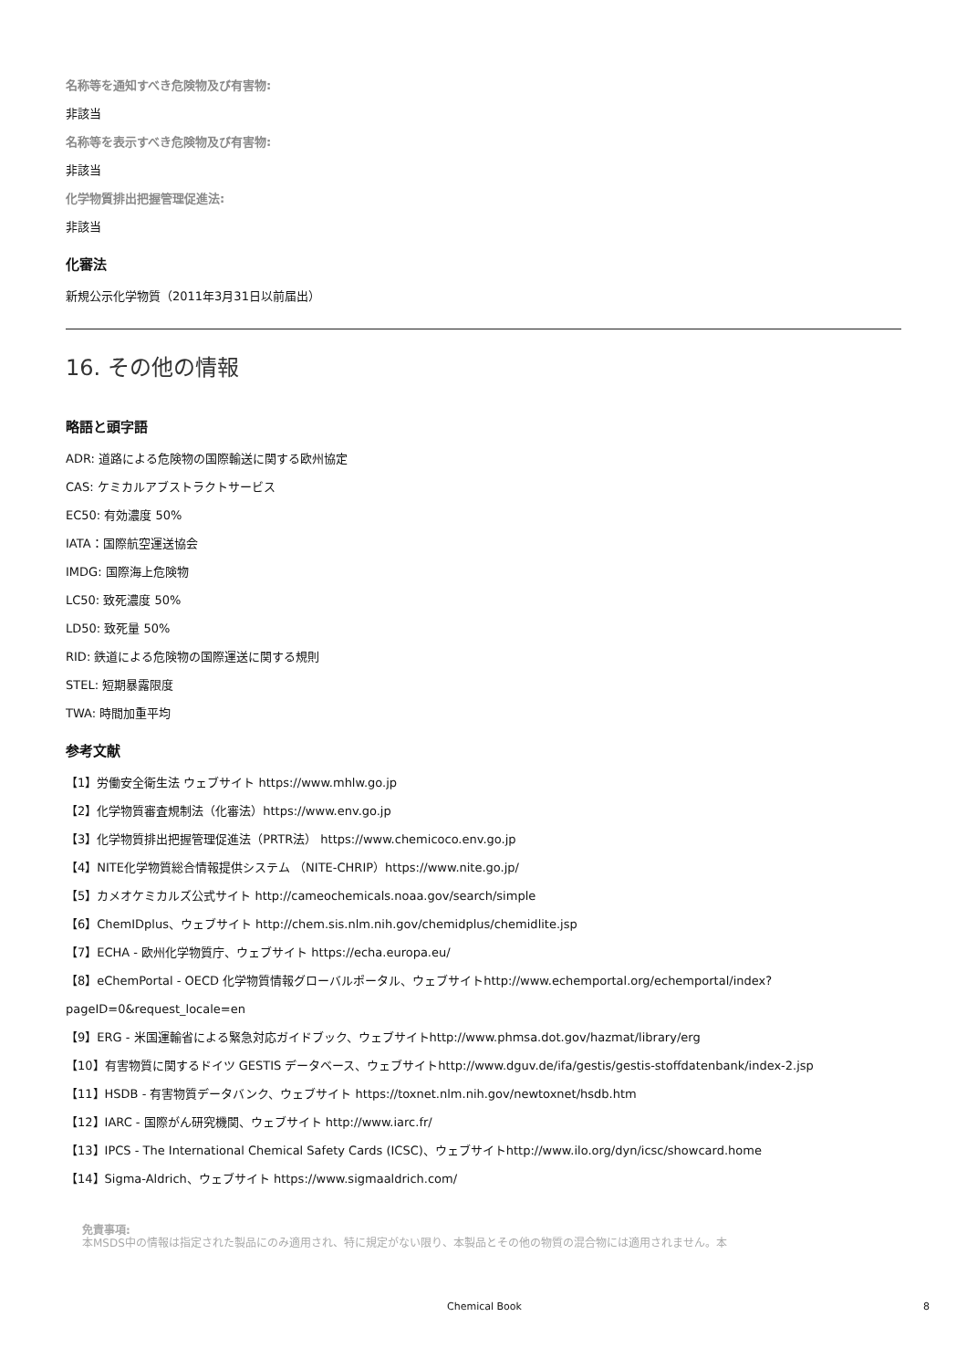名称等を通知すべき危険物及び有害物:
非該当
名称等を表示すべき危険物及び有害物:
非該当
化学物質排出把握管理促進法:
非該当
化審法
新規公示化学物質（2011年3月31日以前届出）
16. その他の情報
略語と頭字語
ADR: 道路による危険物の国際輸送に関する欧州協定
CAS: ケミカルアブストラクトサービス
EC50: 有効濃度 50%
IATA：国際航空運送協会
IMDG: 国際海上危険物
LC50: 致死濃度 50%
LD50: 致死量 50%
RID: 鉄道による危険物の国際運送に関する規則
STEL: 短期暴露限度
TWA: 時間加重平均
参考文献
【1】労働安全衛生法 ウェブサイト https://www.mhlw.go.jp
【2】化学物質審査規制法（化審法）https://www.env.go.jp
【3】化学物質排出把握管理促進法（PRTR法） https://www.chemicoco.env.go.jp
【4】NITE化学物質総合情報提供システム （NITE-CHRIP）https://www.nite.go.jp/
【5】カメオケミカルズ公式サイト http://cameochemicals.noaa.gov/search/simple
【6】ChemIDplus、ウェブサイト http://chem.sis.nlm.nih.gov/chemidplus/chemidlite.jsp
【7】ECHA - 欧州化学物質庁、ウェブサイト https://echa.europa.eu/
【8】eChemPortal - OECD 化学物質情報グローバルポータル、ウェブサイトhttp://www.echemportal.org/echemportal/index? pageID=0&request_locale=en
【9】ERG - 米国運輸省による緊急対応ガイドブック、ウェブサイトhttp://www.phmsa.dot.gov/hazmat/library/erg
【10】有害物質に関するドイツ GESTIS データベース、ウェブサイトhttp://www.dguv.de/ifa/gestis/gestis-stoffdatenbank/index-2.jsp
【11】HSDB - 有害物質データバンク、ウェブサイト https://toxnet.nlm.nih.gov/newtoxnet/hsdb.htm
【12】IARC - 国際がん研究機関、ウェブサイト http://www.iarc.fr/
【13】IPCS - The International Chemical Safety Cards (ICSC)、ウェブサイトhttp://www.ilo.org/dyn/icsc/showcard.home
【14】Sigma-Aldrich、ウェブサイト https://www.sigmaaldrich.com/
免責事項:
本MSDS中の情報は指定された製品にのみ適用され、特に規定がない限り、本製品とその他の物質の混合物には適用されません。本
Chemical Book 8